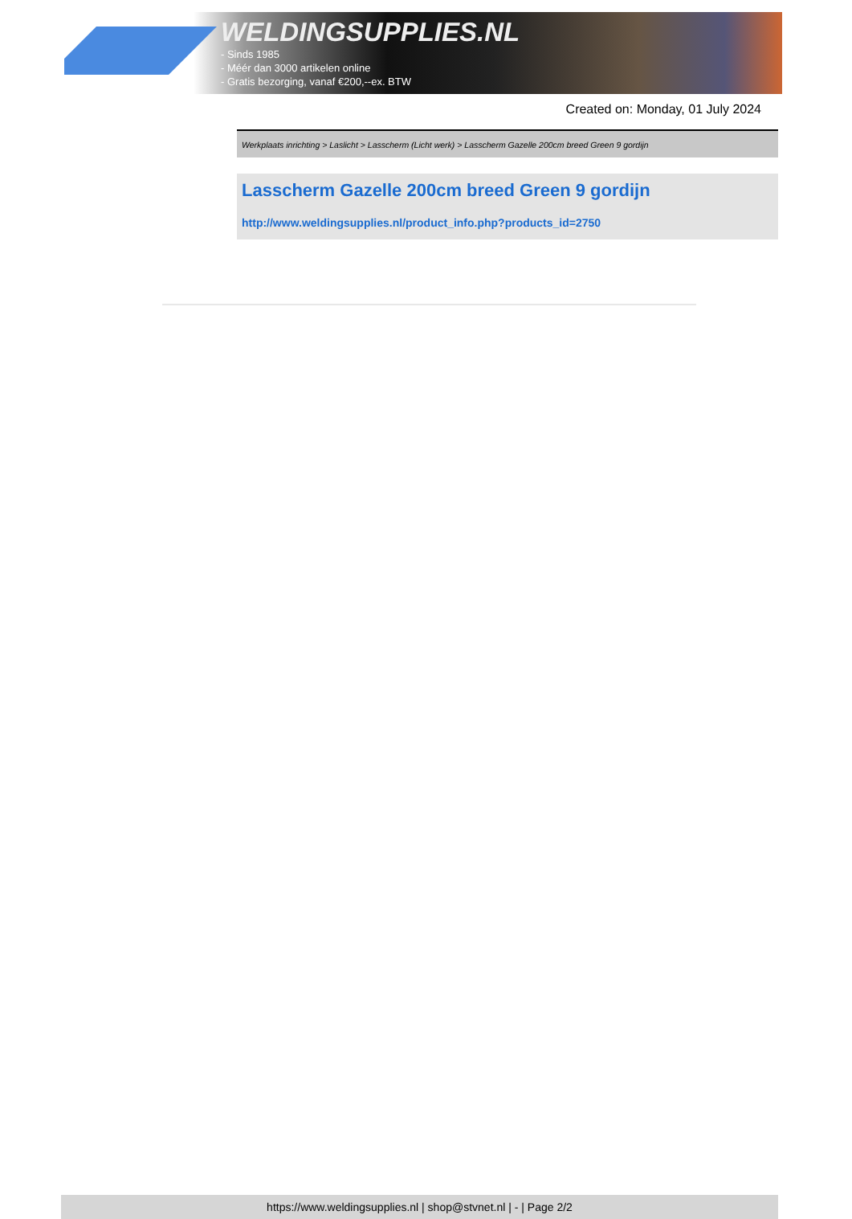WELDINGSUPPLIES.NL
- Sinds 1985
- Méér dan 3000 artikelen online
- Gratis bezorging, vanaf €200,--ex. BTW
Created on: Monday, 01 July 2024
Werkplaats inrichting > Laslicht > Lasscherm (Licht werk) > Lasscherm Gazelle 200cm breed Green 9 gordijn
Lasscherm Gazelle 200cm breed Green 9 gordijn
http://www.weldingsupplies.nl/product_info.php?products_id=2750
https://www.weldingsupplies.nl | shop@stvnet.nl | - | Page 2/2